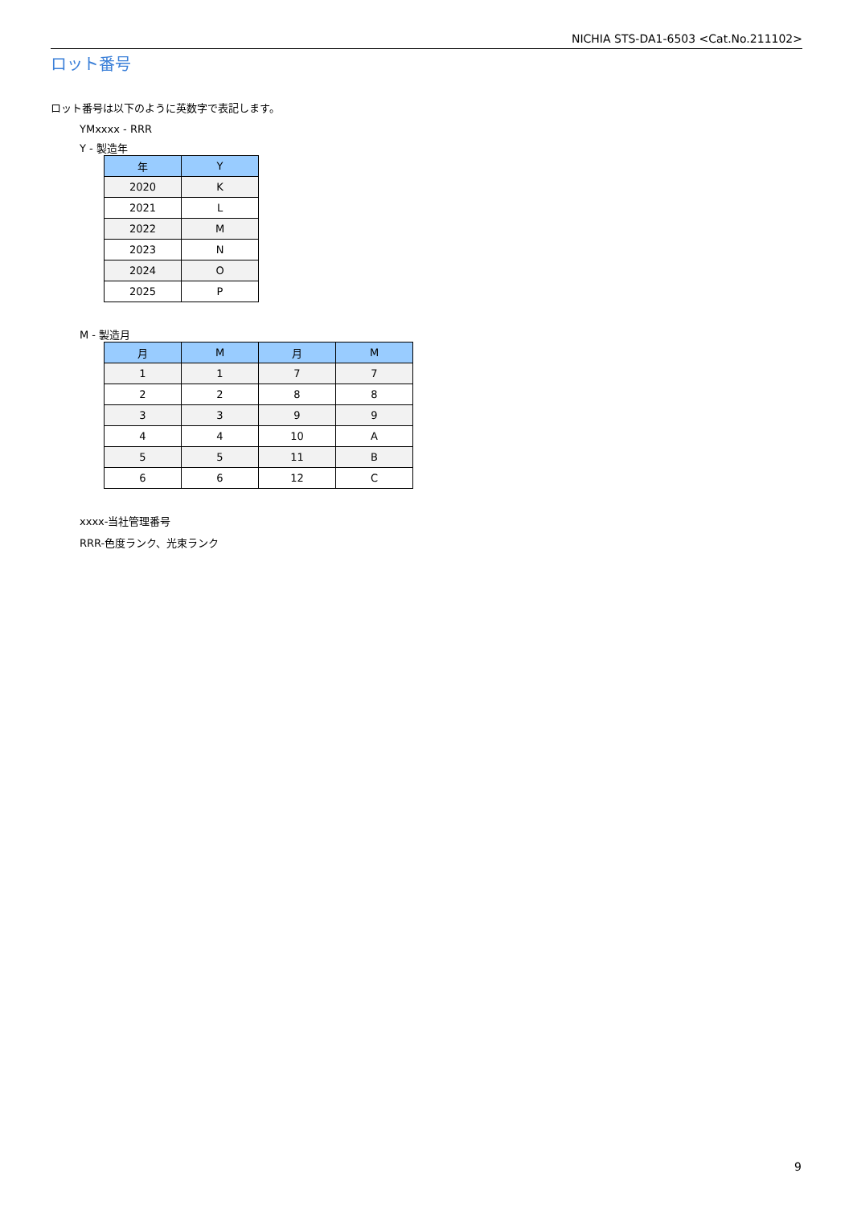NICHIA STS-DA1-6503 <Cat.No.211102>
ロット番号
ロット番号は以下のように英数字で表記します。
YMxxxx - RRR
Y - 製造年
| 年 | Y |
| --- | --- |
| 2020 | K |
| 2021 | L |
| 2022 | M |
| 2023 | N |
| 2024 | O |
| 2025 | P |
M - 製造月
| 月 | M | 月 | M |
| --- | --- | --- | --- |
| 1 | 1 | 7 | 7 |
| 2 | 2 | 8 | 8 |
| 3 | 3 | 9 | 9 |
| 4 | 4 | 10 | A |
| 5 | 5 | 11 | B |
| 6 | 6 | 12 | C |
xxxx-当社管理番号
RRR-色度ランク、光束ランク
9